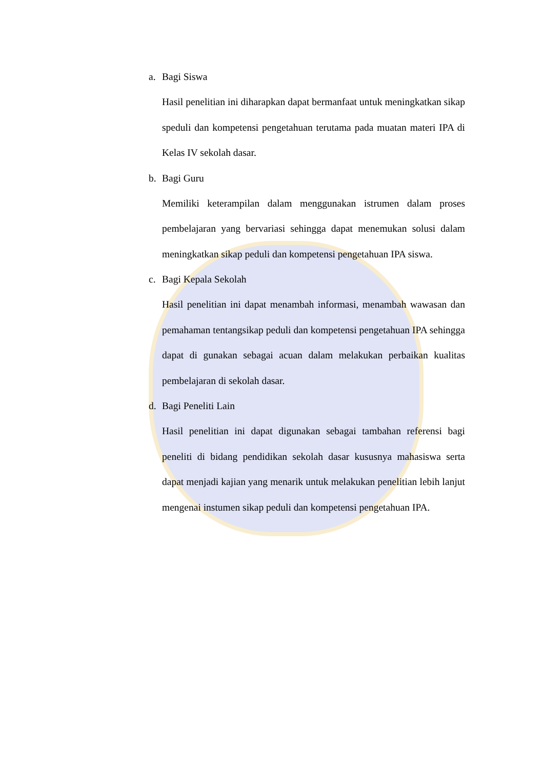a. Bagi Siswa
Hasil penelitian ini diharapkan dapat bermanfaat untuk meningkatkan sikap speduli dan kompetensi pengetahuan terutama pada muatan materi IPA di Kelas IV sekolah dasar.
b. Bagi Guru
Memiliki keterampilan dalam menggunakan istrumen dalam proses pembelajaran yang bervariasi sehingga dapat menemukan solusi dalam meningkatkan sikap peduli dan kompetensi pengetahuan IPA siswa.
c. Bagi Kepala Sekolah
Hasil penelitian ini dapat menambah informasi, menambah wawasan dan pemahaman tentangsikap peduli dan kompetensi pengetahuan IPA sehingga dapat di gunakan sebagai acuan dalam melakukan perbaikan kualitas pembelajaran di sekolah dasar.
d. Bagi Peneliti Lain
Hasil penelitian ini dapat digunakan sebagai tambahan referensi bagi peneliti di bidang pendidikan sekolah dasar kususnya mahasiswa serta dapat menjadi kajian yang menarik untuk melakukan penelitian lebih lanjut mengenai instumen sikap peduli dan kompetensi pengetahuan IPA.